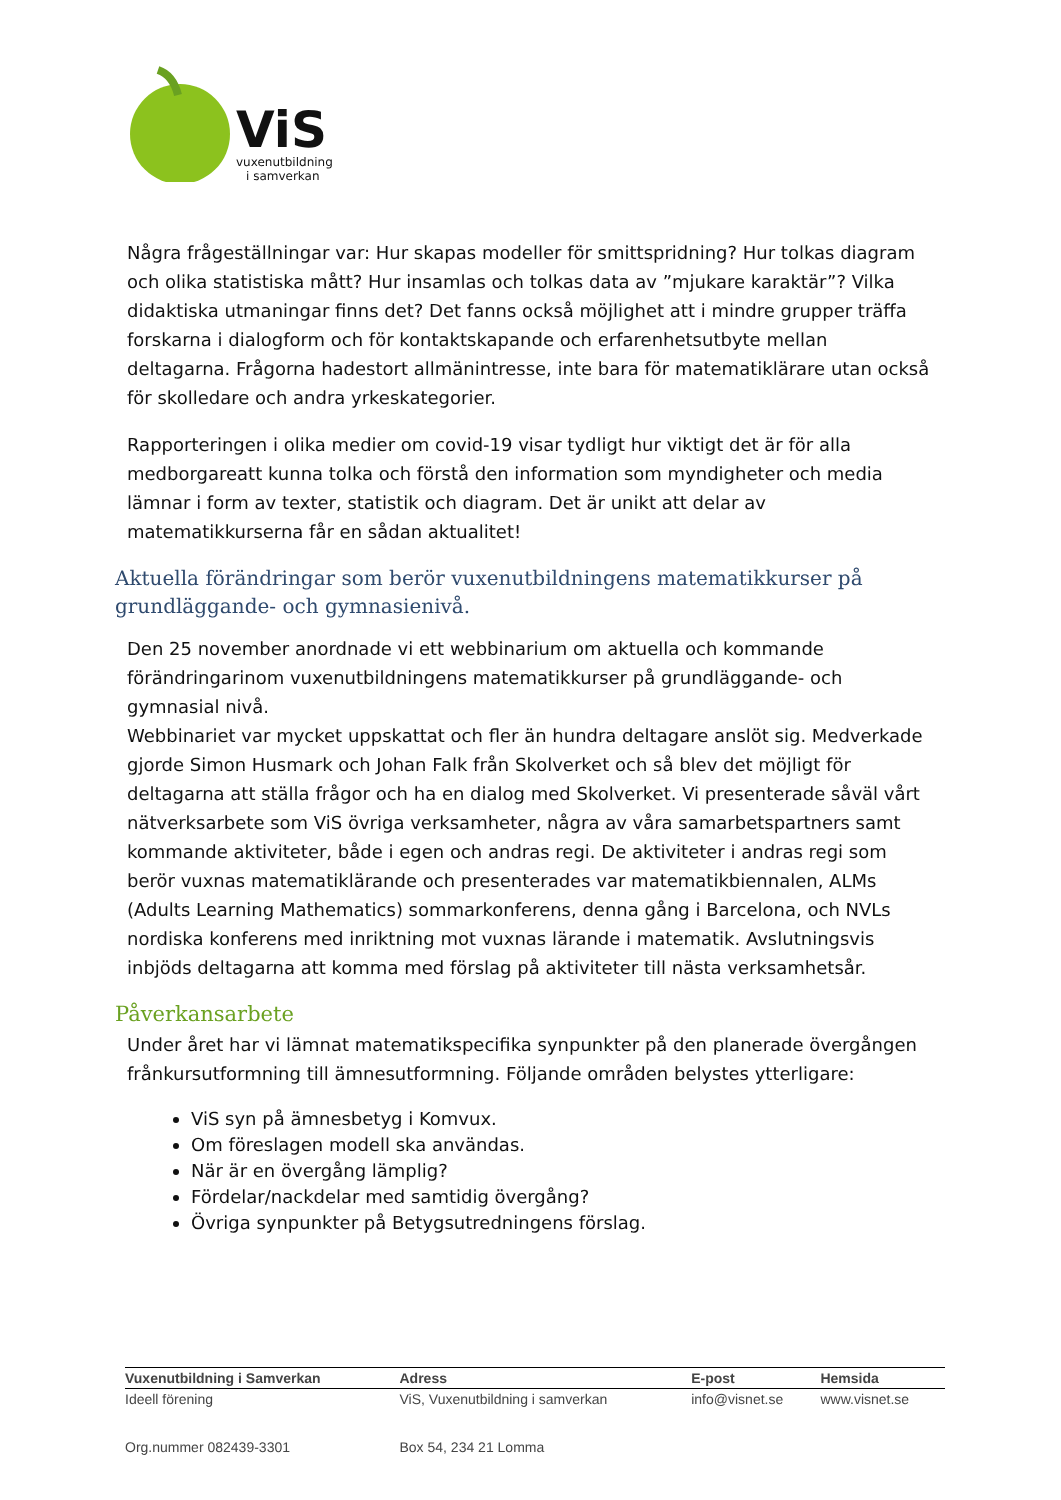ViS
vuxenutbildning
i samverkan
Några frågeställningar var: Hur skapas modeller för smittspridning? Hur tolkas diagram och olika statistiska mått? Hur insamlas och tolkas data av ”mjukare karaktär”? Vilka didaktiska utmaningar finns det? Det fanns också möjlighet att i mindre grupper träffa forskarna i dialogform och för kontaktskapande och erfarenhetsutbyte mellan deltagarna. Frågorna hadestort allmänintresse, inte bara för matematiklärare utan också för skolledare och andra yrkeskategorier.
Rapporteringen i olika medier om covid-19 visar tydligt hur viktigt det är för alla medborgareatt kunna tolka och förstå den information som myndigheter och media lämnar i form av texter, statistik och diagram. Det är unikt att delar av matematikkurserna får en sådan aktualitet!
Aktuella förändringar som berör vuxenutbildningens matematikkurser på grundläggande- och gymnasienivå.
Den 25 november anordnade vi ett webbinarium om aktuella och kommande förändringarinom vuxenutbildningens matematikkurser på grundläggande- och gymnasial nivå.
Webbinariet var mycket uppskattat och fler än hundra deltagare anslöt sig. Medverkade gjorde Simon Husmark och Johan Falk från Skolverket och så blev det möjligt för deltagarna att ställa frågor och ha en dialog med Skolverket. Vi presenterade såväl vårt nätverksarbete som ViS övriga verksamheter, några av våra samarbetspartners samt kommande aktiviteter, både i egen och andras regi. De aktiviteter i andras regi som berör vuxnas matematiklärande och presenterades var matematikbiennalen, ALMs (Adults Learning Mathematics) sommarkonferens, denna gång i Barcelona, och NVLs nordiska konferens med inriktning mot vuxnas lärande i matematik. Avslutningsvis inbjöds deltagarna att komma med förslag på aktiviteter till nästa verksamhetsår.
Påverkansarbete
Under året har vi lämnat matematikspecifika synpunkter på den planerade övergången frånkursutformning till ämnesutformning. Följande områden belystes ytterligare:
ViS syn på ämnesbetyg i Komvux.
Om föreslagen modell ska användas.
När är en övergång lämplig?
Fördelar/nackdelar med samtidig övergång?
Övriga synpunkter på Betygsutredningens förslag.
| Vuxenutbildning i Samverkan | Adress | E-post | Hemsida |
| --- | --- | --- | --- |
| Ideell förening | ViS, Vuxenutbildning i samverkan | info@visnet.se | www.visnet.se |
| Org.nummer 082439-3301 | Box 54, 234 21 Lomma | | |